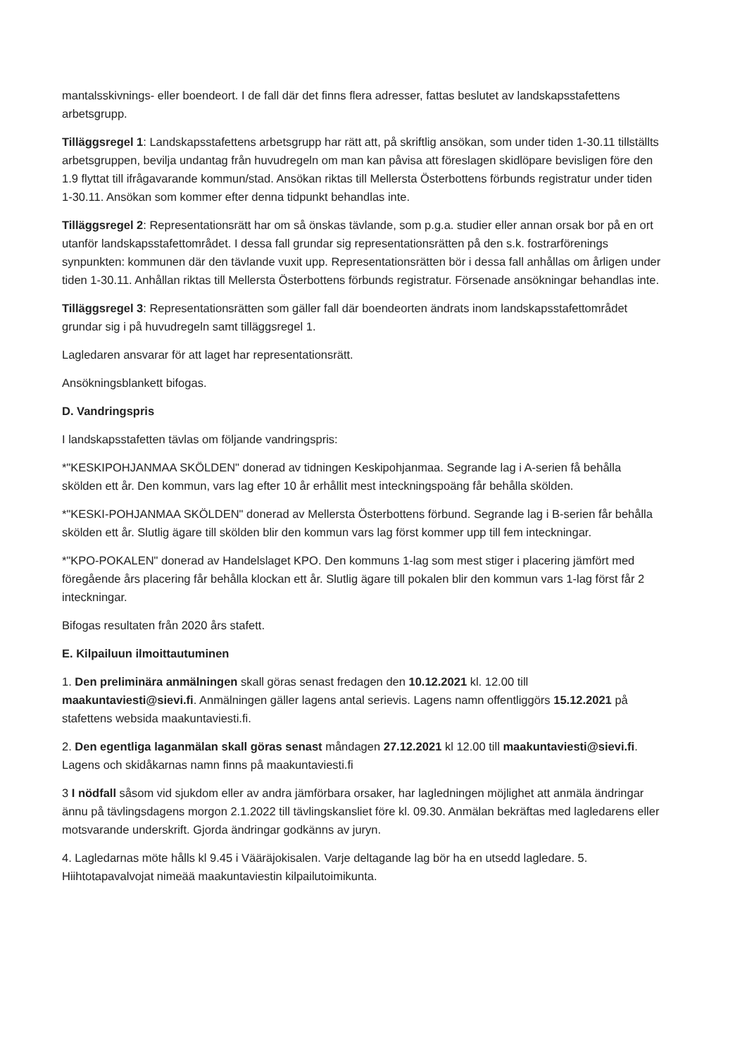mantalsskivnings- eller boendeort. I de fall där det finns flera adresser, fattas beslutet av landskapsstafettens arbetsgrupp.
Tilläggsregel 1: Landskapsstafettens arbetsgrupp har rätt att, på skriftlig ansökan, som under tiden 1-30.11 tillställts arbetsgruppen, bevilja undantag från huvudregeln om man kan påvisa att föreslagen skidlöpare bevisligen före den 1.9 flyttat till ifrågavarande kommun/stad. Ansökan riktas till Mellersta Österbottens förbunds registratur under tiden 1-30.11. Ansökan som kommer efter denna tidpunkt behandlas inte.
Tilläggsregel 2: Representationsrätt har om så önskas tävlande, som p.g.a. studier eller annan orsak bor på en ort utanför landskapsstafettområdet. I dessa fall grundar sig representationsrätten på den s.k. fostrarförenings synpunkten: kommunen där den tävlande vuxit upp. Representationsrätten bör i dessa fall anhållas om årligen under tiden 1-30.11. Anhållan riktas till Mellersta Österbottens förbunds registratur. Försenade ansökningar behandlas inte.
Tilläggsregel 3: Representationsrätten som gäller fall där boendeorten ändrats inom landskapsstafettområdet grundar sig i på huvudregeln samt tilläggsregel 1.
Lagledaren ansvarar för att laget har representationsrätt.
Ansökningsblankett bifogas.
D. Vandringspris
I landskapsstafetten tävlas om följande vandringspris:
*"KESKIPOHJANMAA SKÖLDEN" donerad av tidningen Keskipohjanmaa. Segrande lag i A-serien få behålla skölden ett år. Den kommun, vars lag efter 10 år erhållit mest inteckningspoäng får behålla skölden.
*"KESKI-POHJANMAA SKÖLDEN" donerad av Mellersta Österbottens förbund. Segrande lag i B-serien får behålla skölden ett år. Slutlig ägare till skölden blir den kommun vars lag först kommer upp till fem inteckningar.
*"KPO-POKALEN" donerad av Handelslaget KPO. Den kommuns 1-lag som mest stiger i placering jämfört med föregående års placering får behålla klockan ett år. Slutlig ägare till pokalen blir den kommun vars 1-lag först får 2 inteckningar.
Bifogas resultaten från 2020 års stafett.
E. Kilpailuun ilmoittautuminen
1. Den preliminära anmälningen skall göras senast fredagen den 10.12.2021 kl. 12.00 till maakuntaviesti@sievi.fi. Anmälningen gäller lagens antal serievis. Lagens namn offentliggörs 15.12.2021 på stafettens websida maakuntaviesti.fi.
2. Den egentliga laganmälan skall göras senast måndagen 27.12.2021 kl 12.00 till maakuntaviesti@sievi.fi. Lagens och skidåkarnas namn finns på maakuntaviesti.fi
3 I nödfall såsom vid sjukdom eller av andra jämförbara orsaker, har lagledningen möjlighet att anmäla ändringar ännu på tävlingsdagens morgon 2.1.2022 till tävlingskansliet före kl. 09.30. Anmälan bekräftas med lagledarens eller motsvarande underskrift. Gjorda ändringar godkänns av juryn.
4. Lagledarnas möte hålls kl 9.45 i Vääräjokisalen. Varje deltagande lag bör ha en utsedd lagledare. 5. Hiihtotapavalvojat nimeää maakuntaviestin kilpailutoimikunta.